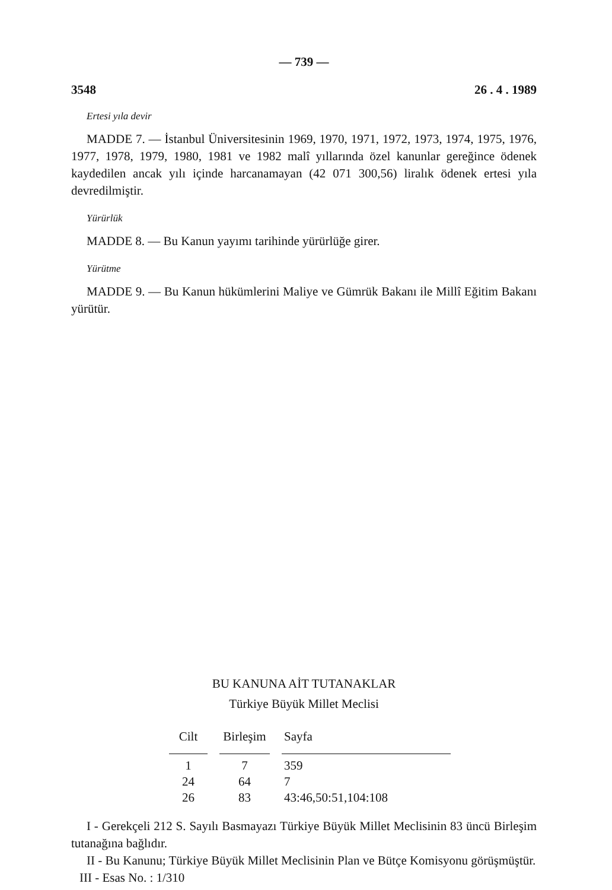— 739 —
3548 26 . 4 . 1989
Ertesi yıla devir
MADDE 7. — İstanbul Üniversitesinin 1969, 1970, 1971, 1972, 1973, 1974, 1975, 1976, 1977, 1978, 1979, 1980, 1981 ve 1982 malî yıllarında özel kanunlar gereğince ödenek kaydedilen ancak yılı içinde harcanamayan (42 071 300,56) liralık ödenek ertesi yıla devredilmiştir.
Yürürlük
MADDE 8. — Bu Kanun yayımı tarihinde yürürlüğe girer.
Yürütme
MADDE 9. — Bu Kanun hükümlerini Maliye ve Gümrük Bakanı ile Millî Eğitim Bakanı yürütür.
BU KANUNA AİT TUTANAKLAR
Türkiye Büyük Millet Meclisi
| Cilt | Birleşim | Sayfa |
| --- | --- | --- |
| 1 | 7 | 359 |
| 24 | 64 | 7 |
| 26 | 83 | 43:46,50:51,104:108 |
I - Gerekçeli 212 S. Sayılı Basmayazı Türkiye Büyük Millet Meclisinin 83 üncü Birleşim tutanağına bağlıdır.
II - Bu Kanunu; Türkiye Büyük Millet Meclisinin Plan ve Bütçe Komisyonu görüşmüştür.
III - Esas No. : 1/310